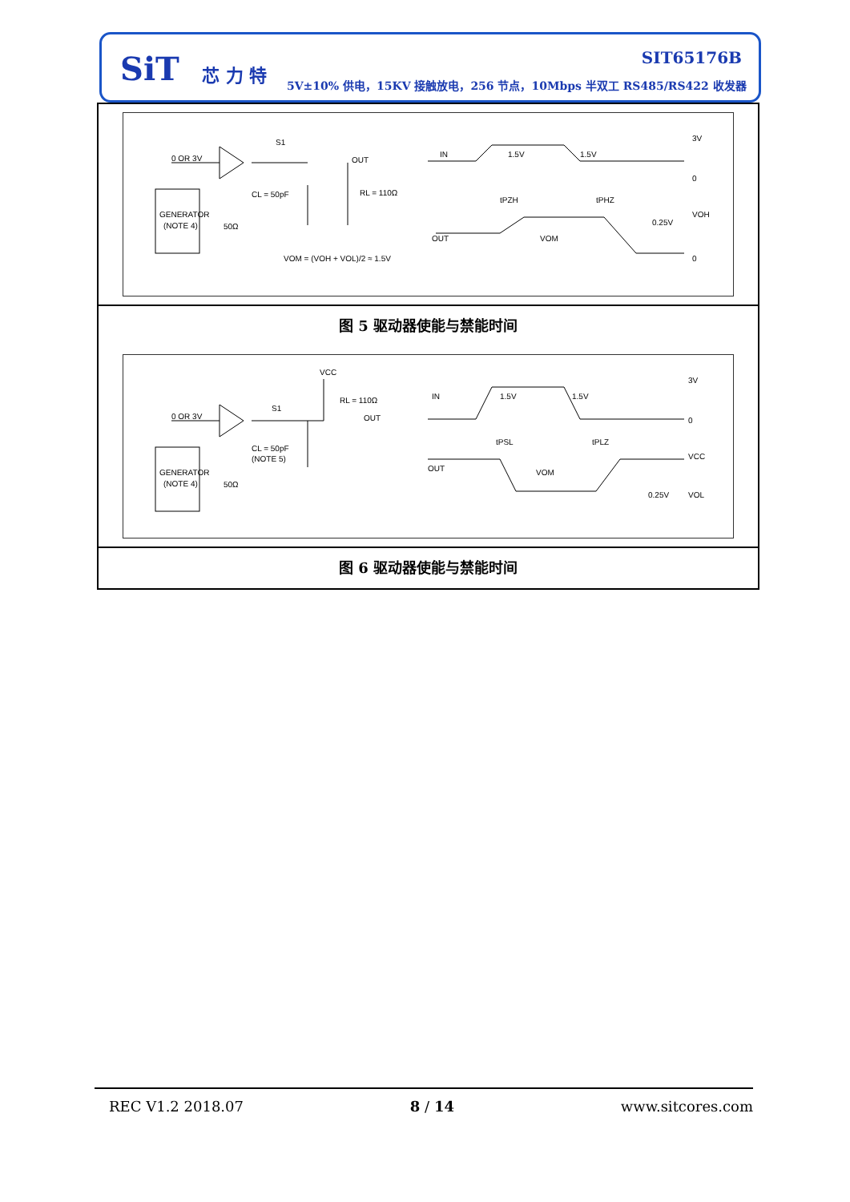SiT 芯 力 特
SIT65176B
5V±10% 供电，15KV 接触放电，256 节点，10Mbps 半双工 RS485/RS422 收发器
0 OR 3V
S1
OUT
CL = 50pF
RL = 110Ω
GENERATOR
(NOTE 4)
50Ω
VOM = (VOH + VOL)/2 ≈ 1.5V
IN
1.5V
1.5V
3V
0
tPZH
tPHZ
VOH
0.25V
OUT
VOM
0
图 5 驱动器使能与禁能时间
VCC
RL = 110Ω
0 OR 3V
S1
OUT
CL = 50pF
(NOTE 5)
GENERATOR
(NOTE 4)
50Ω
IN
1.5V
1.5V
3V
0
tPSL
tPLZ
VCC
OUT
VOM
0.25V
VOL
图 6 驱动器使能与禁能时间
REC V1.2 2018.07 8 / 14 www.sitcores.com